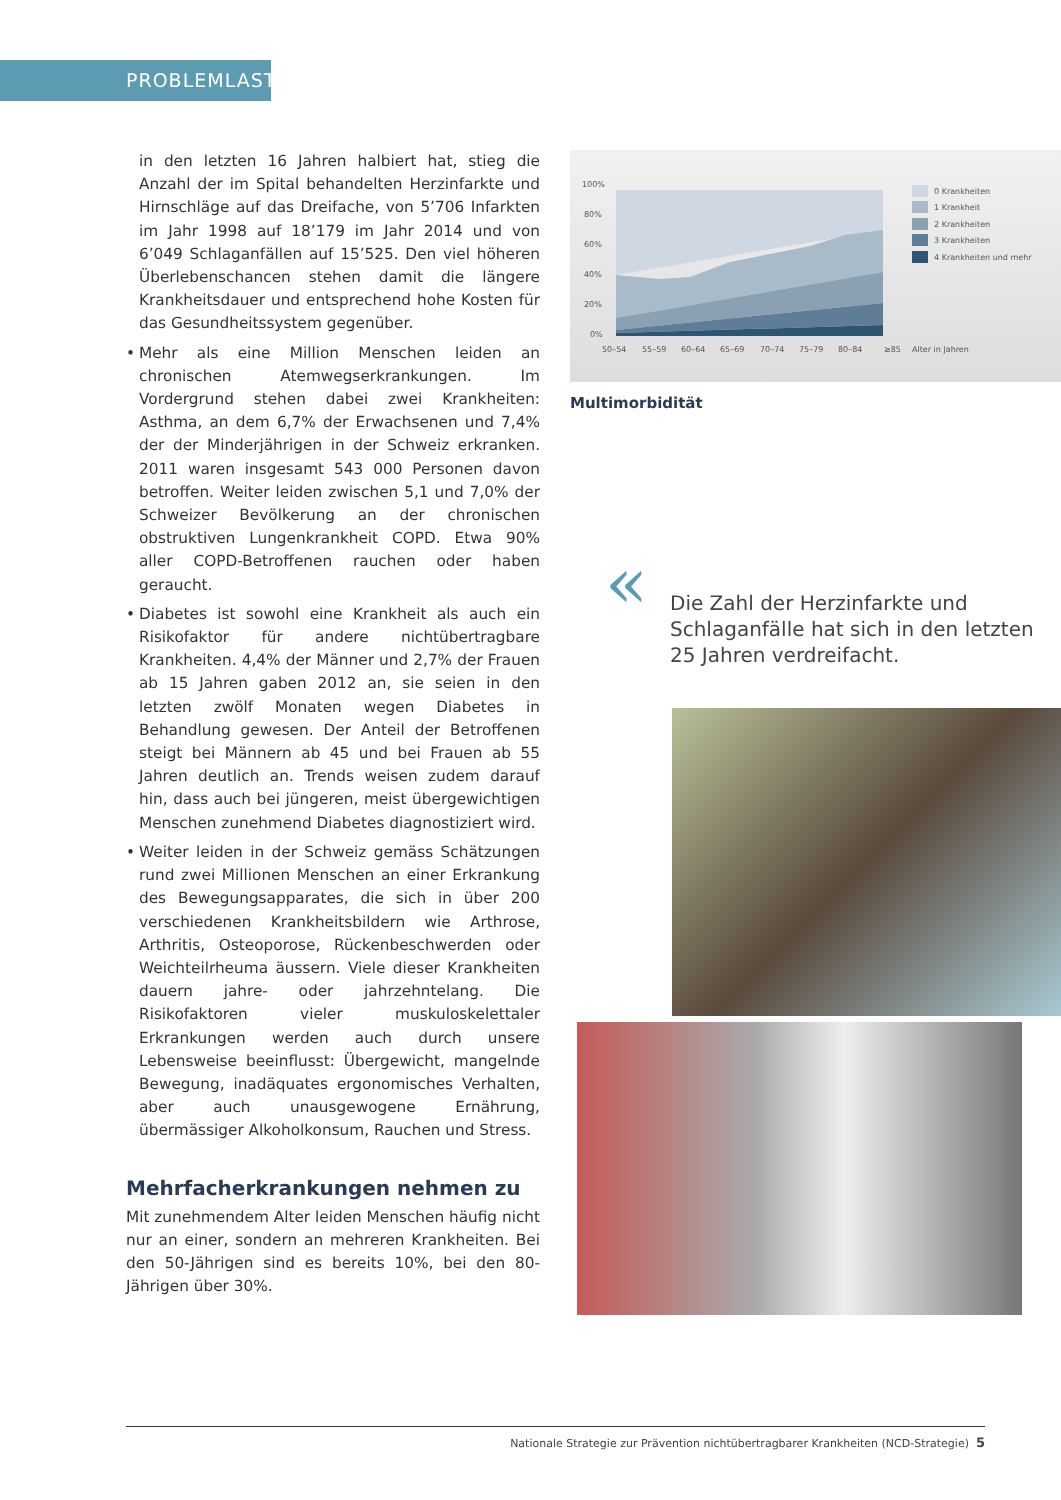PROBLEMLAST
in den letzten 16 Jahren halbiert hat, stieg die Anzahl der im Spital behandelten Herzinfarkte und Hirnschläge auf das Dreifache, von 5’706 Infarkten im Jahr 1998 auf 18’179 im Jahr 2014 und von 6’049 Schlaganfällen auf 15’525. Den viel höheren Überlebenschancen stehen damit die längere Krankheitsdauer und entsprechend hohe Kosten für das Gesundheitssystem gegenüber.
• Mehr als eine Million Menschen leiden an chronischen Atemwegserkrankungen. Im Vordergrund stehen dabei zwei Krankheiten: Asthma, an dem 6,7% der Erwachsenen und 7,4% der der Minderjährigen in der Schweiz erkranken. 2011 waren insgesamt 543 000 Personen davon betroffen. Weiter leiden zwischen 5,1 und 7,0% der Schweizer Bevölkerung an der chronischen obstruktiven Lungenkrankheit COPD. Etwa 90% aller COPD-Betroffenen rauchen oder haben geraucht.
• Diabetes ist sowohl eine Krankheit als auch ein Risikofaktor für andere nichtübertragbare Krankheiten. 4,4% der Männer und 2,7% der Frauen ab 15 Jahren gaben 2012 an, sie seien in den letzten zwölf Monaten wegen Diabetes in Behandlung gewesen. Der Anteil der Betroffenen steigt bei Männern ab 45 und bei Frauen ab 55 Jahren deutlich an. Trends weisen zudem darauf hin, dass auch bei jüngeren, meist übergewichtigen Menschen zunehmend Diabetes diagnostiziert wird.
• Weiter leiden in der Schweiz gemäss Schätzungen rund zwei Millionen Menschen an einer Erkrankung des Bewegungsapparates, die sich in über 200 verschiedenen Krankheitsbildern wie Arthrose, Arthritis, Osteoporose, Rückenbeschwerden oder Weichteilrheuma äussern. Viele dieser Krankheiten dauern jahre- oder jahrzehntelang. Die Risikofaktoren vieler muskuloskelettaler Erkrankungen werden auch durch unsere Lebensweise beeinflusst: Übergewicht, mangelnde Bewegung, inadäquates ergonomisches Verhalten, aber auch unausgewogene Ernährung, übermässiger Alkoholkonsum, Rauchen und Stress.
Mehrfacherkrankungen nehmen zu
Mit zunehmendem Alter leiden Menschen häufig nicht nur an einer, sondern an mehreren Krankheiten. Bei den 50-Jährigen sind es bereits 10%, bei den 80-Jährigen über 30%.
100%
80%
60%
40%
20%
0%
50–54
55–59
60–64
65–69
70–74
75–79
80–84
≥85
Alter in Jahren
0 Krankheiten
1 Krankheit
2 Krankheiten
3 Krankheiten
4 Krankheiten und mehr
Multimorbidität
« Die Zahl der Herzinfarkte und Schlaganfälle hat sich in den letzten 25 Jahren verdreifacht.
Nationale Strategie zur Prävention nichtübertragbarer Krankheiten (NCD-Strategie) 5